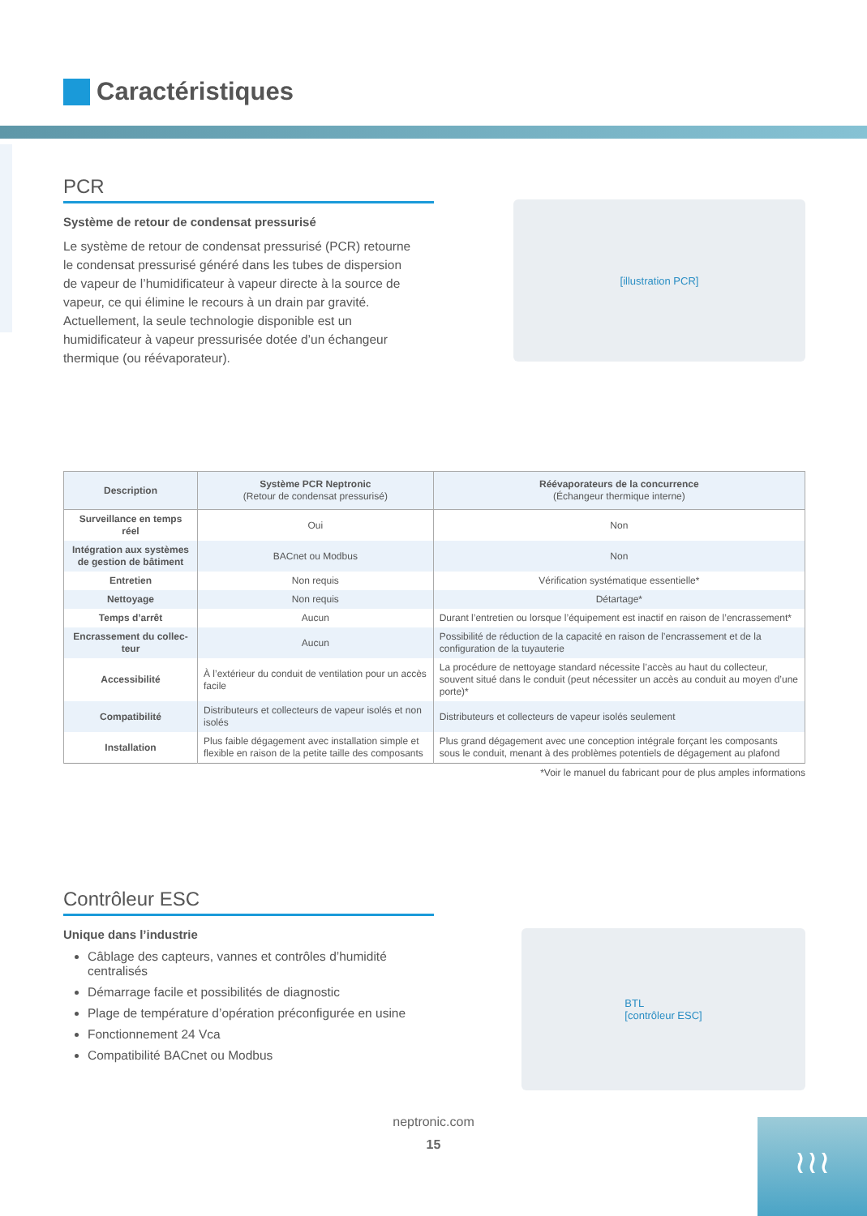Caractéristiques
PCR
Système de retour de condensat pressurisé
Le système de retour de condensat pressurisé (PCR) retourne le condensat pressurisé généré dans les tubes de dispersion de vapeur de l’humidificateur à vapeur directe à la source de vapeur, ce qui élimine le recours à un drain par gravité. Actuellement, la seule technologie disponible est un humidificateur à vapeur pressurisée dotée d’un échangeur thermique (ou réévaporateur).
[illustration PCR]
| Description | Système PCR Neptronic (Retour de condensat pressurisé) | Réévaporateurs de la concurrence (Échangeur thermique interne) |
| --- | --- | --- |
| Surveillance en temps réel | Oui | Non |
| Intégration aux systèmes de gestion de bâtiment | BACnet ou Modbus | Non |
| Entretien | Non requis | Vérification systématique essentielle* |
| Nettoyage | Non requis | Détartage* |
| Temps d’arrêt | Aucun | Durant l’entretien ou lorsque l’équipement est inactif en raison de l’encrassement* |
| Encrassement du collec-teur | Aucun | Possibilité de réduction de la capacité en raison de l’encrassement et de la configuration de la tuyauterie |
| Accessibilité | À l’extérieur du conduit de ventilation pour un accès facile | La procédure de nettoyage standard nécessite l’accès au haut du collecteur, souvent situé dans le conduit (peut nécessiter un accès au conduit au moyen d’une porte)* |
| Compatibilité | Distributeurs et collecteurs de vapeur isolés et non isolés | Distributeurs et collecteurs de vapeur isolés seulement |
| Installation | Plus faible dégagement avec installation simple et flexible en raison de la petite taille des composants | Plus grand dégagement avec une conception intégrale forçant les composants sous le conduit, menant à des problèmes potentiels de dégagement au plafond |
*Voir le manuel du fabricant pour de plus amples informations
Contrôleur ESC
Unique dans l’industrie
Câblage des capteurs, vannes et contrôles d’humidité centralisés
Démarrage facile et possibilités de diagnostic
Plage de température d’opération préconfigurée en usine
Fonctionnement 24 Vca
Compatibilité BACnet ou Modbus
BTL
[contrôleur ESC]
neptronic.com
15
≀≀≀